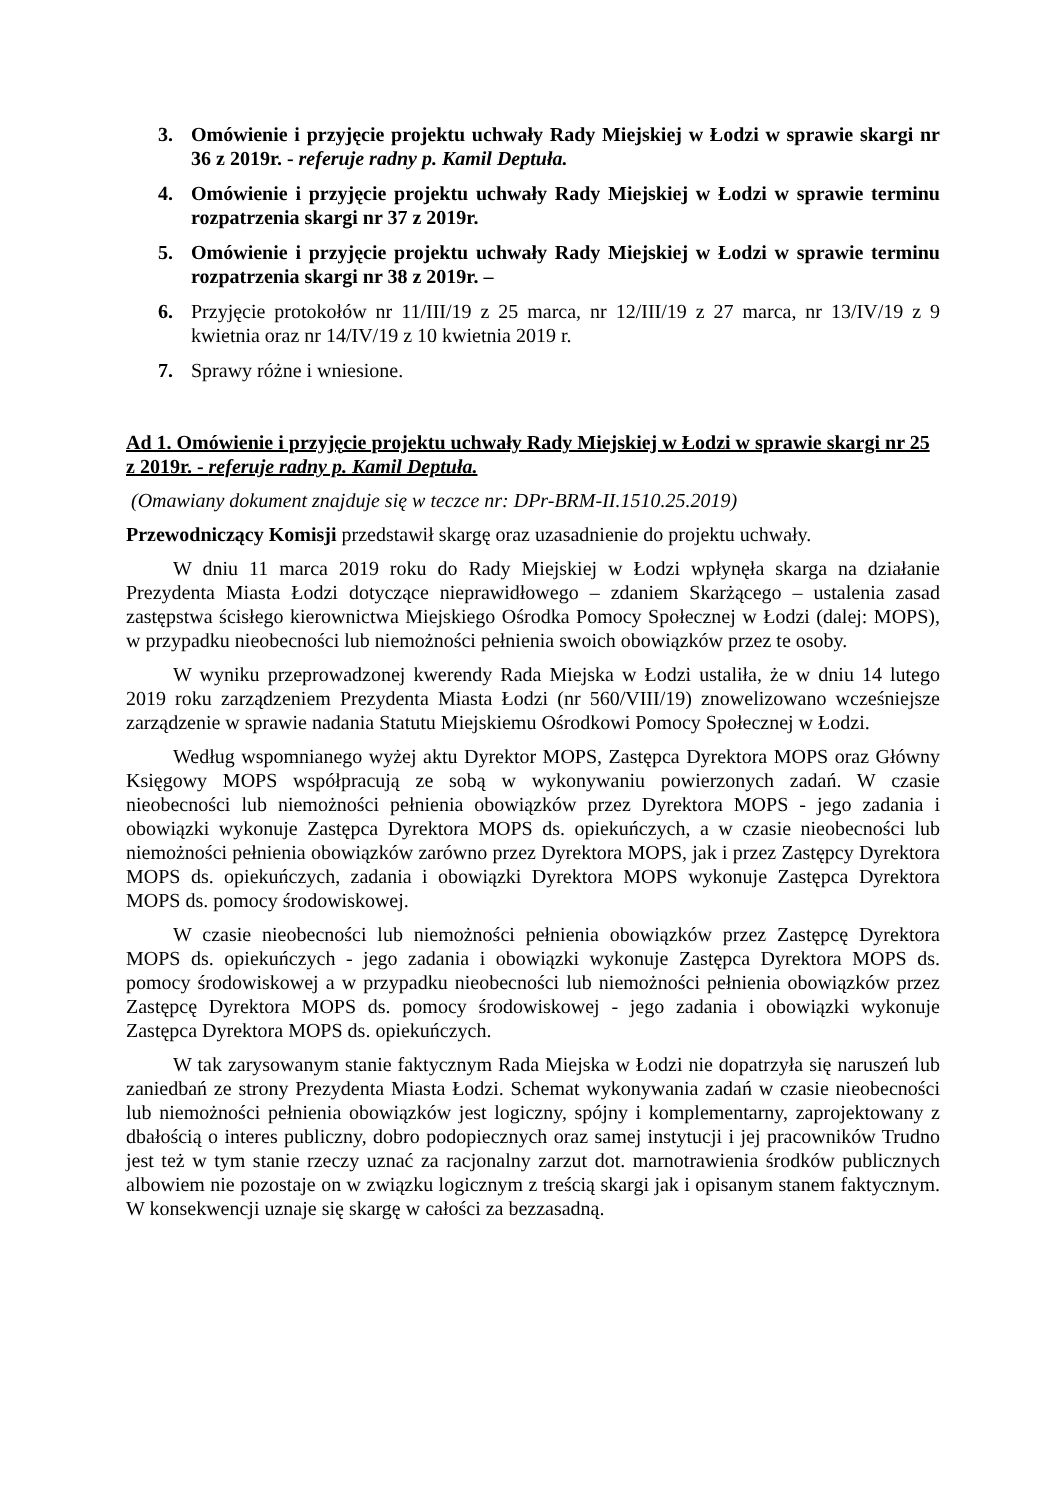3. Omówienie i przyjęcie projektu uchwały Rady Miejskiej w Łodzi w sprawie skargi nr 36 z 2019r. - referuje radny p. Kamil Deptuła.
4. Omówienie i przyjęcie projektu uchwały Rady Miejskiej w Łodzi w sprawie terminu rozpatrzenia skargi nr 37 z 2019r.
5. Omówienie i przyjęcie projektu uchwały Rady Miejskiej w Łodzi w sprawie terminu rozpatrzenia skargi nr 38 z 2019r. –
6. Przyjęcie protokołów nr 11/III/19 z 25 marca, nr 12/III/19 z 27 marca, nr 13/IV/19 z 9 kwietnia oraz nr 14/IV/19 z 10 kwietnia 2019 r.
7. Sprawy różne i wniesione.
Ad 1. Omówienie i przyjęcie projektu uchwały Rady Miejskiej w Łodzi w sprawie skargi nr 25 z 2019r. - referuje radny p. Kamil Deptuła.
(Omawiany dokument znajduje się w teczce nr: DPr-BRM-II.1510.25.2019)
Przewodniczący Komisji przedstawił skargę oraz uzasadnienie do projektu uchwały.
W dniu 11 marca 2019 roku do Rady Miejskiej w Łodzi wpłynęła skarga na działanie Prezydenta Miasta Łodzi dotyczące nieprawidłowego – zdaniem Skarżącego – ustalenia zasad zastępstwa ścisłego kierownictwa Miejskiego Ośrodka Pomocy Społecznej w Łodzi (dalej: MOPS), w przypadku nieobecności lub niemożności pełnienia swoich obowiązków przez te osoby.
W wyniku przeprowadzonej kwerendy Rada Miejska w Łodzi ustaliła, że w dniu 14 lutego 2019 roku zarządzeniem Prezydenta Miasta Łodzi (nr 560/VIII/19) znowelizowano wcześniejsze zarządzenie w sprawie nadania Statutu Miejskiemu Ośrodkowi Pomocy Społecznej w Łodzi.
Według wspomnianego wyżej aktu Dyrektor MOPS, Zastępca Dyrektora MOPS oraz Główny Księgowy MOPS współpracują ze sobą w wykonywaniu powierzonych zadań. W czasie nieobecności lub niemożności pełnienia obowiązków przez Dyrektora MOPS - jego zadania i obowiązki wykonuje Zastępca Dyrektora MOPS ds. opiekuńczych, a w czasie nieobecności lub niemożności pełnienia obowiązków zarówno przez Dyrektora MOPS, jak i przez Zastępcy Dyrektora MOPS ds. opiekuńczych, zadania i obowiązki Dyrektora MOPS wykonuje Zastępca Dyrektora MOPS ds. pomocy środowiskowej.
W czasie nieobecności lub niemożności pełnienia obowiązków przez Zastępcę Dyrektora MOPS ds. opiekuńczych - jego zadania i obowiązki wykonuje Zastępca Dyrektora MOPS ds. pomocy środowiskowej a w przypadku nieobecności lub niemożności pełnienia obowiązków przez Zastępcę Dyrektora MOPS ds. pomocy środowiskowej - jego zadania i obowiązki wykonuje Zastępca Dyrektora MOPS ds. opiekuńczych.
W tak zarysowanym stanie faktycznym Rada Miejska w Łodzi nie dopatrzyła się naruszeń lub zaniedbań ze strony Prezydenta Miasta Łodzi. Schemat wykonywania zadań w czasie nieobecności lub niemożności pełnienia obowiązków jest logiczny, spójny i komplementarny, zaprojektowany z dbałością o interes publiczny, dobro podopiecznych oraz samej instytucji i jej pracowników Trudno jest też w tym stanie rzeczy uznać za racjonalny zarzut dot. marnotrawienia środków publicznych albowiem nie pozostaje on w związku logicznym z treścią skargi jak i opisanym stanem faktycznym. W konsekwencji uznaje się skargę w całości za bezzasadną.